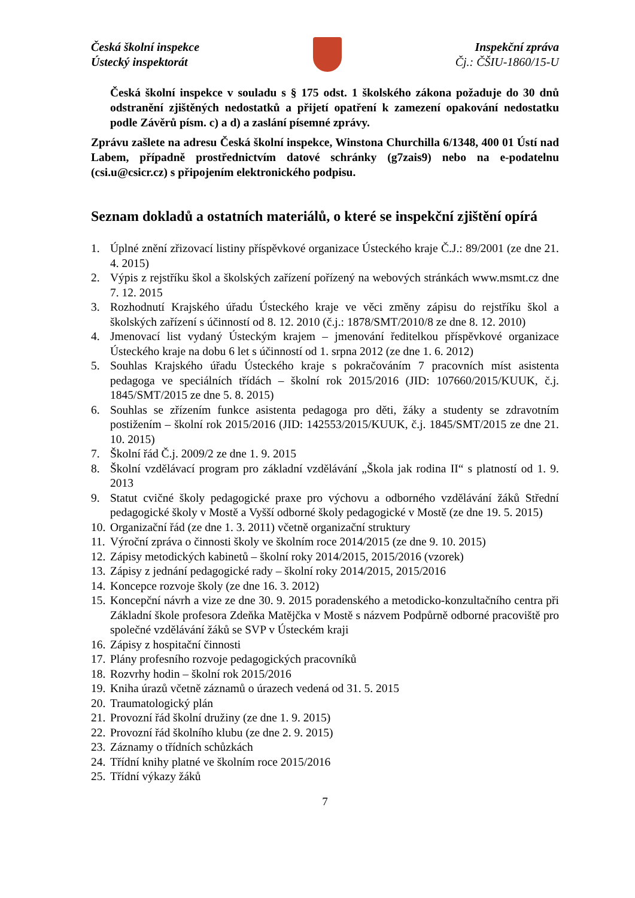Česká školní inspekce
Ústecký inspektorát
Inspekční zpráva
Čj.: ČŠIU-1860/15-U
Česká školní inspekce v souladu s § 175 odst. 1 školského zákona požaduje do 30 dnů odstranění zjištěných nedostatků a přijetí opatření k zamezení opakování nedostatku podle Závěrů písm. c) a d) a zaslání písemné zprávy.
Zprávu zašlete na adresu Česká školní inspekce, Winstona Churchilla 6/1348, 400 01 Ústí nad Labem, případně prostřednictvím datové schránky (g7zais9) nebo na e-podatelnu (csi.u@csicr.cz) s připojením elektronického podpisu.
Seznam dokladů a ostatních materiálů, o které se inspekční zjištění opírá
1. Úplné znění zřizovací listiny příspěvkové organizace Ústeckého kraje Č.J.: 89/2001 (ze dne 21. 4. 2015)
2. Výpis z rejstříku škol a školských zařízení pořízený na webových stránkách www.msmt.cz dne 7. 12. 2015
3. Rozhodnutí Krajského úřadu Ústeckého kraje ve věci změny zápisu do rejstříku škol a školských zařízení s účinností od 8. 12. 2010 (č.j.: 1878/SMT/2010/8 ze dne 8. 12. 2010)
4. Jmenovací list vydaný Ústeckým krajem – jmenování ředitelkou příspěvkové organizace Ústeckého kraje na dobu 6 let s účinností od 1. srpna 2012 (ze dne 1. 6. 2012)
5. Souhlas Krajského úřadu Ústeckého kraje s pokračováním 7 pracovních míst asistenta pedagoga ve speciálních třídách – školní rok 2015/2016 (JID: 107660/2015/KUUK, č.j. 1845/SMT/2015 ze dne 5. 8. 2015)
6. Souhlas se zřízením funkce asistenta pedagoga pro děti, žáky a studenty se zdravotním postižením – školní rok 2015/2016 (JID: 142553/2015/KUUK, č.j. 1845/SMT/2015 ze dne 21. 10. 2015)
7. Školní řád Č.j. 2009/2 ze dne 1. 9. 2015
8. Školní vzdělávací program pro základní vzdělávání „Škola jak rodina II“ s platností od 1. 9. 2013
9. Statut cvičné školy pedagogické praxe pro výchovu a odborného vzdělávání žáků Střední pedagogické školy v Mostě a Vyšší odborné školy pedagogické v Mostě (ze dne 19. 5. 2015)
10. Organizační řád (ze dne 1. 3. 2011) včetně organizační struktury
11. Výroční zpráva o činnosti školy ve školním roce 2014/2015 (ze dne 9. 10. 2015)
12. Zápisy metodických kabinetů – školní roky 2014/2015, 2015/2016 (vzorek)
13. Zápisy z jednání pedagogické rady – školní roky 2014/2015, 2015/2016
14. Koncepce rozvoje školy (ze dne 16. 3. 2012)
15. Koncepční návrh a vize ze dne 30. 9. 2015 poradenského a metodicko-konzultačního centra při Základní škole profesora Zdeňka Matějčka v Mostě s názvem Podpůrně odborné pracoviště pro společné vzdělávání žáků se SVP v Ústeckém kraji
16. Zápisy z hospitační činnosti
17. Plány profesního rozvoje pedagogických pracovníků
18. Rozvrhy hodin – školní rok 2015/2016
19. Kniha úrazů včetně záznamů o úrazech vedená od 31. 5. 2015
20. Traumatologický plán
21. Provozní řád školní družiny (ze dne 1. 9. 2015)
22. Provozní řád školního klubu (ze dne 2. 9. 2015)
23. Záznamy o třídních schůzkách
24. Třídní knihy platné ve školním roce 2015/2016
25. Třídní výkazy žáků
7